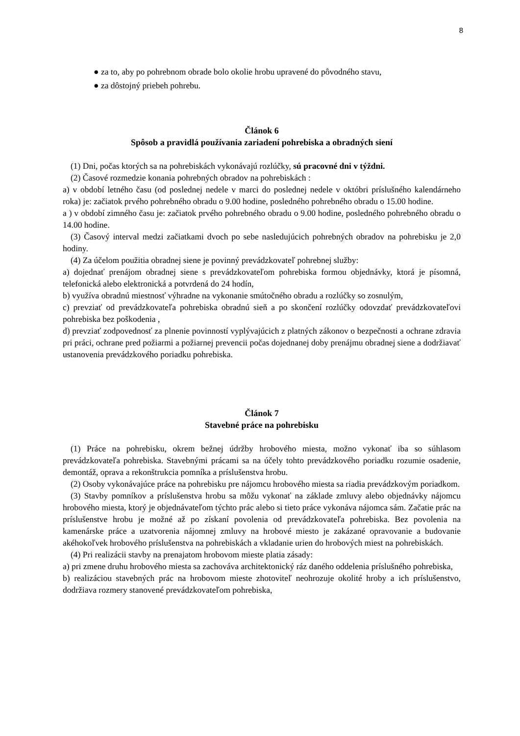8
● za to, aby po pohrebnom obrade bolo okolie hrobu upravené do pôvodného stavu,
● za dôstojný priebeh pohrebu.
Článok 6
Spôsob a pravidlá používania zariadení pohrebiska a obradných siení
(1) Dni, počas ktorých sa na pohrebiskách vykonávajú rozlúčky, sú pracovné dni v týždni.
(2) Časové rozmedzie konania pohrebných obradov na pohrebiskách :
a) v období letného času (od poslednej nedele v marci do poslednej nedele v októbri príslušného kalendárneho roka) je: začiatok prvého pohrebného obradu o 9.00 hodine, posledného pohrebného obradu o 15.00 hodine.
a ) v období zimného času je: začiatok prvého pohrebného obradu o 9.00 hodine, posledného pohrebného obradu o 14.00 hodine.
(3) Časový interval medzi začiatkami dvoch po sebe nasledujúcich pohrebných obradov na pohrebisku je 2,0 hodiny.
(4) Za účelom použitia obradnej siene je povinný prevádzkovateľ pohrebnej služby:
a) dojednať prenájom obradnej siene s prevádzkovateľom pohrebiska formou objednávky, ktorá je písomná, telefonická alebo elektronická a potvrdená do 24 hodín,
b) využíva obradnú miestnosť výhradne na vykonanie smútočného obradu a rozlúčky so zosnulým,
c) prevziať od prevádzkovateľa pohrebiska obradnú sieň a po skončení rozlúčky odovzdať prevádzkovateľovi pohrebiska bez poškodenia ,
d) prevziať zodpovednosť za plnenie povinností vyplývajúcich z platných zákonov o bezpečnosti a ochrane zdravia pri práci, ochrane pred požiarmi a požiarnej prevencii počas dojednanej doby prenájmu obradnej siene a dodržiavať ustanovenia prevádzkového poriadku pohrebiska.
Článok 7
Stavebné práce na pohrebisku
(1) Práce na pohrebisku, okrem bežnej údržby hrobového miesta, možno vykonať iba so súhlasom prevádzkovateľa pohrebiska. Stavebnými prácami sa na účely tohto prevádzkového poriadku rozumie osadenie, demontáž, oprava a rekonštrukcia pomníka a príslušenstva hrobu.
(2) Osoby vykonávajúce práce na pohrebisku pre nájomcu hrobového miesta sa riadia prevádzkovým poriadkom.
(3) Stavby pomníkov a príslušenstva hrobu sa môžu vykonať na základe zmluvy alebo objednávky nájomcu hrobového miesta, ktorý je objednávateľom týchto prác alebo si tieto práce vykonáva nájomca sám. Začatie prác na príslušenstve hrobu je možné až po získaní povolenia od prevádzkovateľa pohrebiska. Bez povolenia na kamenárske práce a uzatvorenia nájomnej zmluvy na hrobové miesto je zakázané opravovanie a budovanie akéhokoľvek hrobového príslušenstva na pohrebiskách a vkladanie urien do hrobových miest na pohrebiskách.
(4) Pri realizácii stavby na prenajatom hrobovom mieste platia zásady:
a) pri zmene druhu hrobového miesta sa zachováva architektonický ráz daného oddelenia príslušného pohrebiska,
b) realizáciou stavebných prác na hrobovom mieste zhotoviteľ neohrozuje okolité hroby a ich príslušenstvo, dodržiava rozmery stanovené prevádzkovateľom pohrebiska,